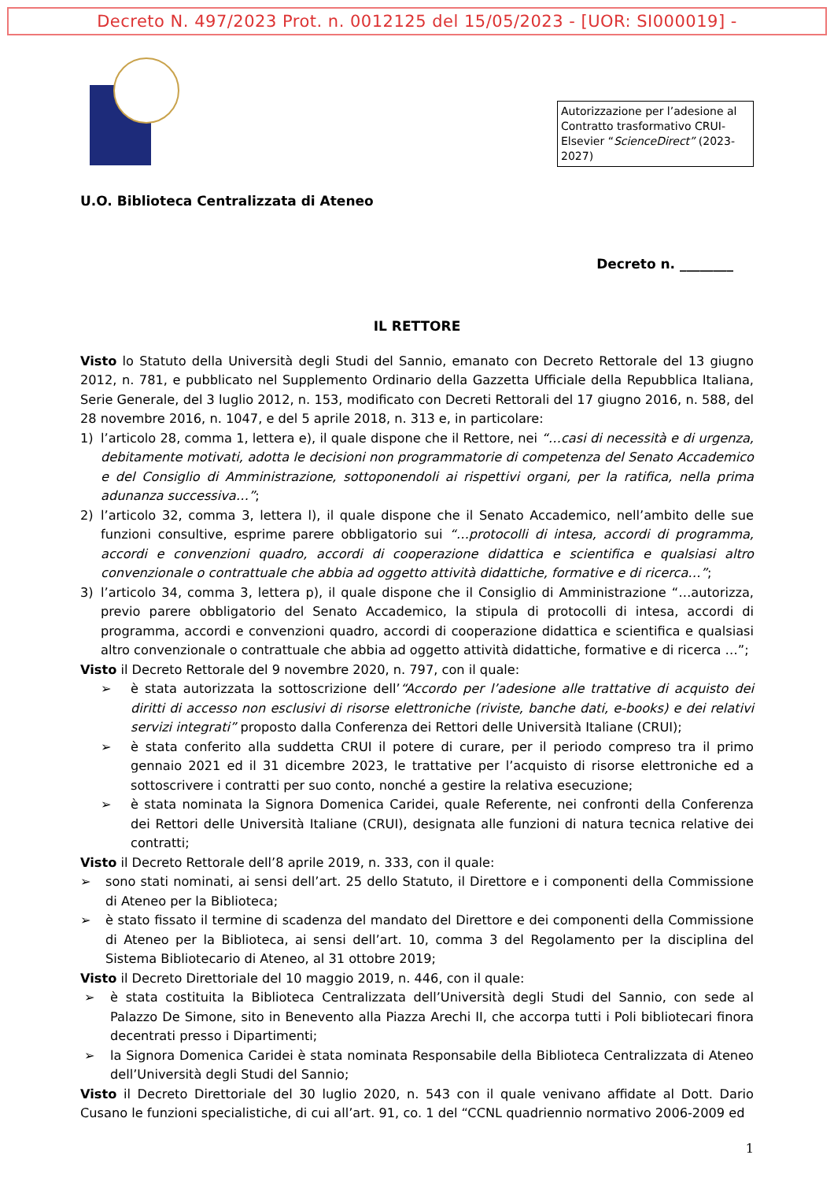Decreto N. 497/2023 Prot. n. 0012125 del 15/05/2023 - [UOR: SI000019] -
Autorizzazione per l’adesione al Contratto trasformativo CRUI-Elsevier “ScienceDirect” (2023-2027)
U.O. Biblioteca Centralizzata di Ateneo
Decreto n. ________
IL RETTORE
Visto lo Statuto della Università degli Studi del Sannio, emanato con Decreto Rettorale del 13 giugno 2012, n. 781, e pubblicato nel Supplemento Ordinario della Gazzetta Ufficiale della Repubblica Italiana, Serie Generale, del 3 luglio 2012, n. 153, modificato con Decreti Rettorali del 17 giugno 2016, n. 588, del 28 novembre 2016, n. 1047, e del 5 aprile 2018, n. 313 e, in particolare:
1) l’articolo 28, comma 1, lettera e), il quale dispone che il Rettore, nei “…casi di necessità e di urgenza, debitamente motivati, adotta le decisioni non programmatorie di competenza del Senato Accademico e del Consiglio di Amministrazione, sottoponendoli ai rispettivi organi, per la ratifica, nella prima adunanza successiva…”;
2) l’articolo 32, comma 3, lettera l), il quale dispone che il Senato Accademico, nell’ambito delle sue funzioni consultive, esprime parere obbligatorio sui “…protocolli di intesa, accordi di programma, accordi e convenzioni quadro, accordi di cooperazione didattica e scientifica e qualsiasi altro convenzionale o contrattuale che abbia ad oggetto attività didattiche, formative e di ricerca…”;
3) l’articolo 34, comma 3, lettera p), il quale dispone che il Consiglio di Amministrazione “…autorizza, previo parere obbligatorio del Senato Accademico, la stipula di protocolli di intesa, accordi di programma, accordi e convenzioni quadro, accordi di cooperazione didattica e scientifica e qualsiasi altro convenzionale o contrattuale che abbia ad oggetto attività didattiche, formative e di ricerca …”;
Visto il Decreto Rettorale del 9 novembre 2020, n. 797, con il quale:
➢ è stata autorizzata la sottoscrizione dell’“Accordo per l’adesione alle trattative di acquisto dei diritti di accesso non esclusivi di risorse elettroniche (riviste, banche dati, e-books) e dei relativi servizi integrati” proposto dalla Conferenza dei Rettori delle Università Italiane (CRUI);
➢ è stata conferito alla suddetta CRUI il potere di curare, per il periodo compreso tra il primo gennaio 2021 ed il 31 dicembre 2023, le trattative per l’acquisto di risorse elettroniche ed a sottoscrivere i contratti per suo conto, nonché a gestire la relativa esecuzione;
➢ è stata nominata la Signora Domenica Caridei, quale Referente, nei confronti della Conferenza dei Rettori delle Università Italiane (CRUI), designata alle funzioni di natura tecnica relative dei contratti;
Visto il Decreto Rettorale dell’8 aprile 2019, n. 333, con il quale:
➢ sono stati nominati, ai sensi dell’art. 25 dello Statuto, il Direttore e i componenti della Commissione di Ateneo per la Biblioteca;
➢ è stato fissato il termine di scadenza del mandato del Direttore e dei componenti della Commissione di Ateneo per la Biblioteca, ai sensi dell’art. 10, comma 3 del Regolamento per la disciplina del Sistema Bibliotecario di Ateneo, al 31 ottobre 2019;
Visto il Decreto Direttoriale del 10 maggio 2019, n. 446, con il quale:
➢ è stata costituita la Biblioteca Centralizzata dell’Università degli Studi del Sannio, con sede al Palazzo De Simone, sito in Benevento alla Piazza Arechi II, che accorpa tutti i Poli bibliotecari finora decentrati presso i Dipartimenti;
➢ la Signora Domenica Caridei è stata nominata Responsabile della Biblioteca Centralizzata di Ateneo dell’Università degli Studi del Sannio;
Visto il Decreto Direttoriale del 30 luglio 2020, n. 543 con il quale venivano affidate al Dott. Dario Cusano le funzioni specialistiche, di cui all’art. 91, co. 1 del “CCNL quadriennio normativo 2006-2009 ed
1